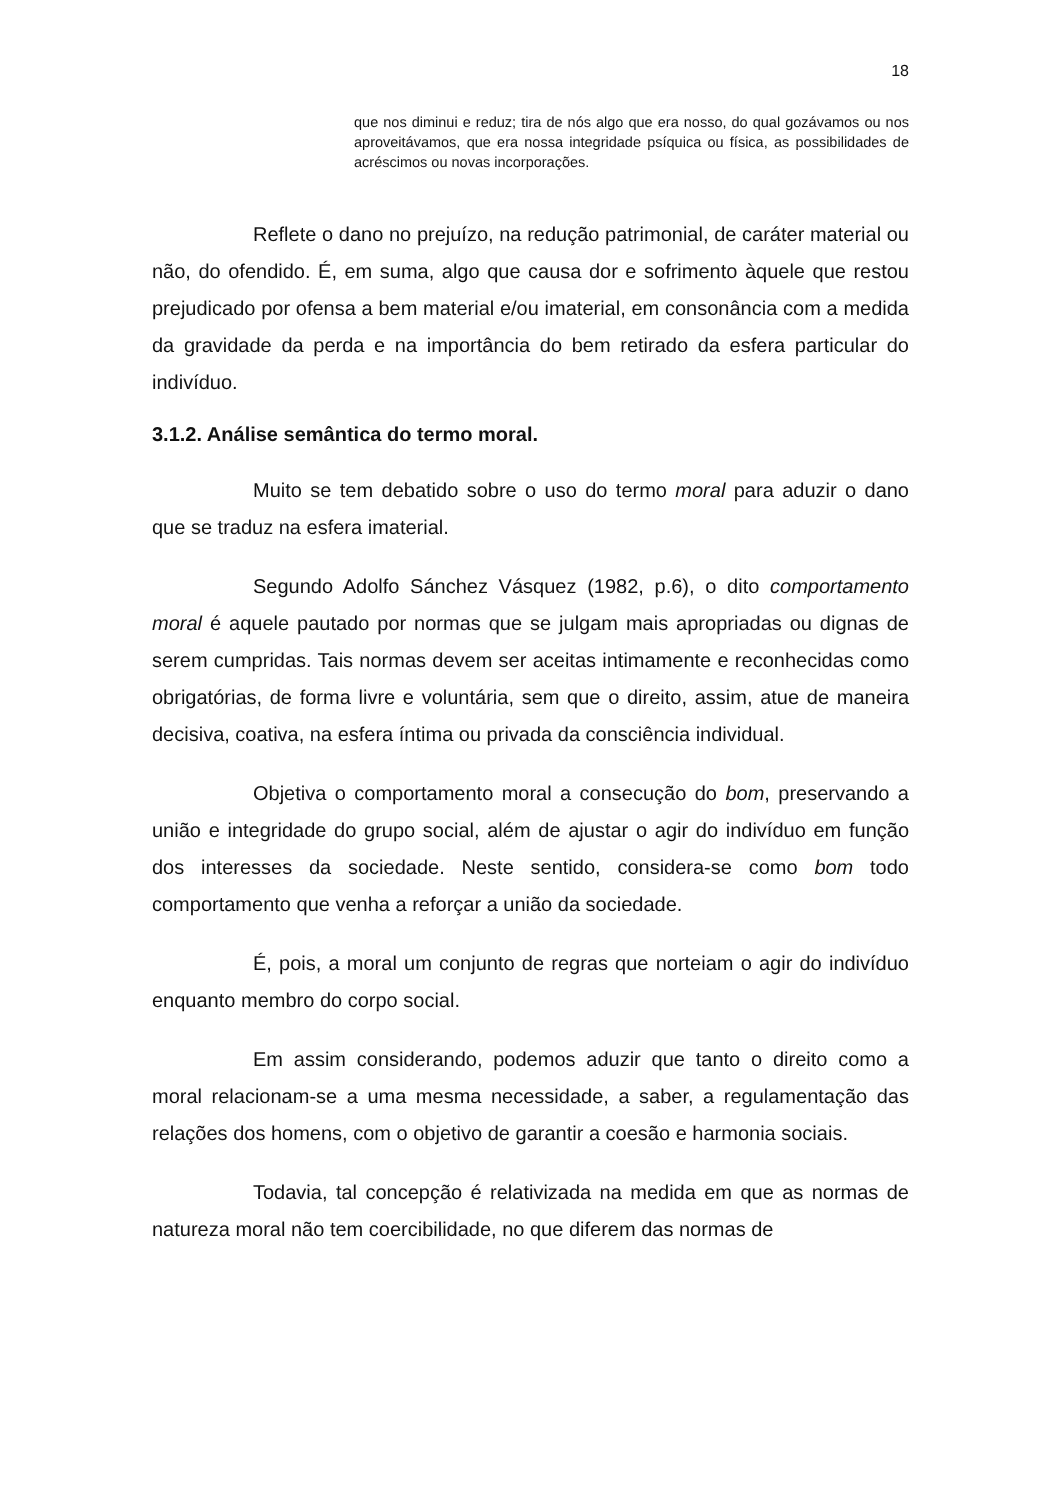18
que nos diminui e reduz; tira de nós algo que era nosso, do qual gozávamos ou nos aproveitávamos, que era nossa integridade psíquica ou física, as possibilidades de acréscimos ou novas incorporações.
Reflete o dano no prejuízo, na redução patrimonial, de caráter material ou não, do ofendido. É, em suma, algo que causa dor e sofrimento àquele que restou prejudicado por ofensa a bem material e/ou imaterial, em consonância com a medida da gravidade da perda e na importância do bem retirado da esfera particular do indivíduo.
3.1.2. Análise semântica do termo moral.
Muito se tem debatido sobre o uso do termo moral para aduzir o dano que se traduz na esfera imaterial.
Segundo Adolfo Sánchez Vásquez (1982, p.6), o dito comportamento moral é aquele pautado por normas que se julgam mais apropriadas ou dignas de serem cumpridas. Tais normas devem ser aceitas intimamente e reconhecidas como obrigatórias, de forma livre e voluntária, sem que o direito, assim, atue de maneira decisiva, coativa, na esfera íntima ou privada da consciência individual.
Objetiva o comportamento moral a consecução do bom, preservando a união e integridade do grupo social, além de ajustar o agir do indivíduo em função dos interesses da sociedade. Neste sentido, considera-se como bom todo comportamento que venha a reforçar a união da sociedade.
É, pois, a moral um conjunto de regras que norteiam o agir do indivíduo enquanto membro do corpo social.
Em assim considerando, podemos aduzir que tanto o direito como a moral relacionam-se a uma mesma necessidade, a saber, a regulamentação das relações dos homens, com o objetivo de garantir a coesão e harmonia sociais.
Todavia, tal concepção é relativizada na medida em que as normas de natureza moral não tem coercibilidade, no que diferem das normas de